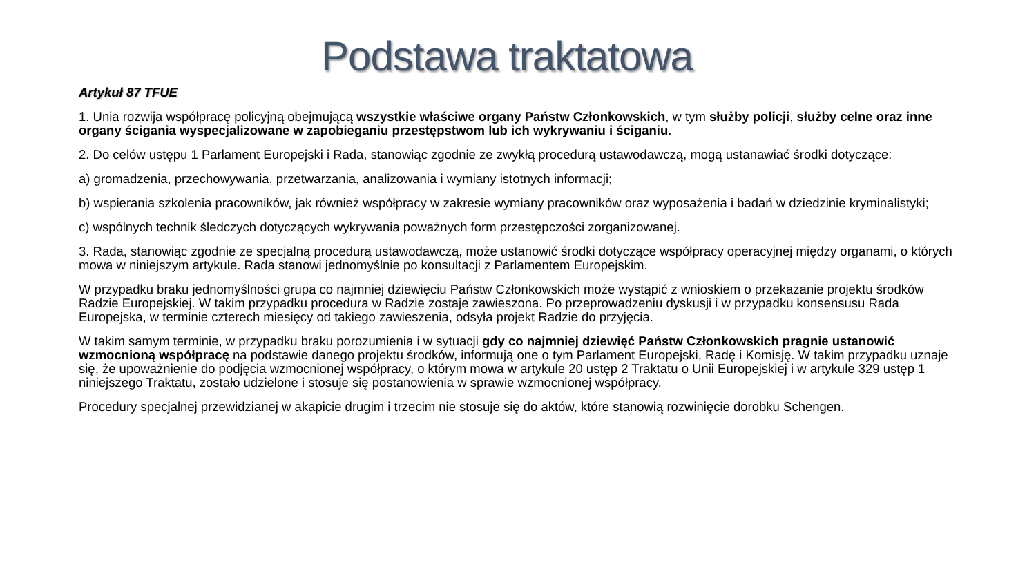Podstawa traktatowa
Artykuł 87 TFUE
1. Unia rozwija współpracę policyjną obejmującą wszystkie właściwe organy Państw Członkowskich, w tym służby policji, służby celne oraz inne organy ścigania wyspecjalizowane w zapobieganiu przestępstwom lub ich wykrywaniu i ściganiu.
2. Do celów ustępu 1 Parlament Europejski i Rada, stanowiąc zgodnie ze zwykłą procedurą ustawodawczą, mogą ustanawiać środki dotyczące:
a) gromadzenia, przechowywania, przetwarzania, analizowania i wymiany istotnych informacji;
b) wspierania szkolenia pracowników, jak również współpracy w zakresie wymiany pracowników oraz wyposażenia i badań w dziedzinie kryminalistyki;
c) wspólnych technik śledczych dotyczących wykrywania poważnych form przestępczości zorganizowanej.
3. Rada, stanowiąc zgodnie ze specjalną procedurą ustawodawczą, może ustanowić środki dotyczące współpracy operacyjnej między organami, o których mowa w niniejszym artykule. Rada stanowi jednomyślnie po konsultacji z Parlamentem Europejskim.
W przypadku braku jednomyślności grupa co najmniej dziewięciu Państw Członkowskich może wystąpić z wnioskiem o przekazanie projektu środków Radzie Europejskiej. W takim przypadku procedura w Radzie zostaje zawieszona. Po przeprowadzeniu dyskusji i w przypadku konsensusu Rada Europejska, w terminie czterech miesięcy od takiego zawieszenia, odsyła projekt Radzie do przyjęcia.
W takim samym terminie, w przypadku braku porozumienia i w sytuacji gdy co najmniej dziewięć Państw Członkowskich pragnie ustanowić wzmocnioną współpracę na podstawie danego projektu środków, informują one o tym Parlament Europejski, Radę i Komisję. W takim przypadku uznaje się, że upoważnienie do podjęcia wzmocnionej współpracy, o którym mowa w artykule 20 ustęp 2 Traktatu o Unii Europejskiej i w artykule 329 ustęp 1 niniejszego Traktatu, zostało udzielone i stosuje się postanowienia w sprawie wzmocnionej współpracy.
Procedury specjalnej przewidzianej w akapicie drugim i trzecim nie stosuje się do aktów, które stanowią rozwinięcie dorobku Schengen.